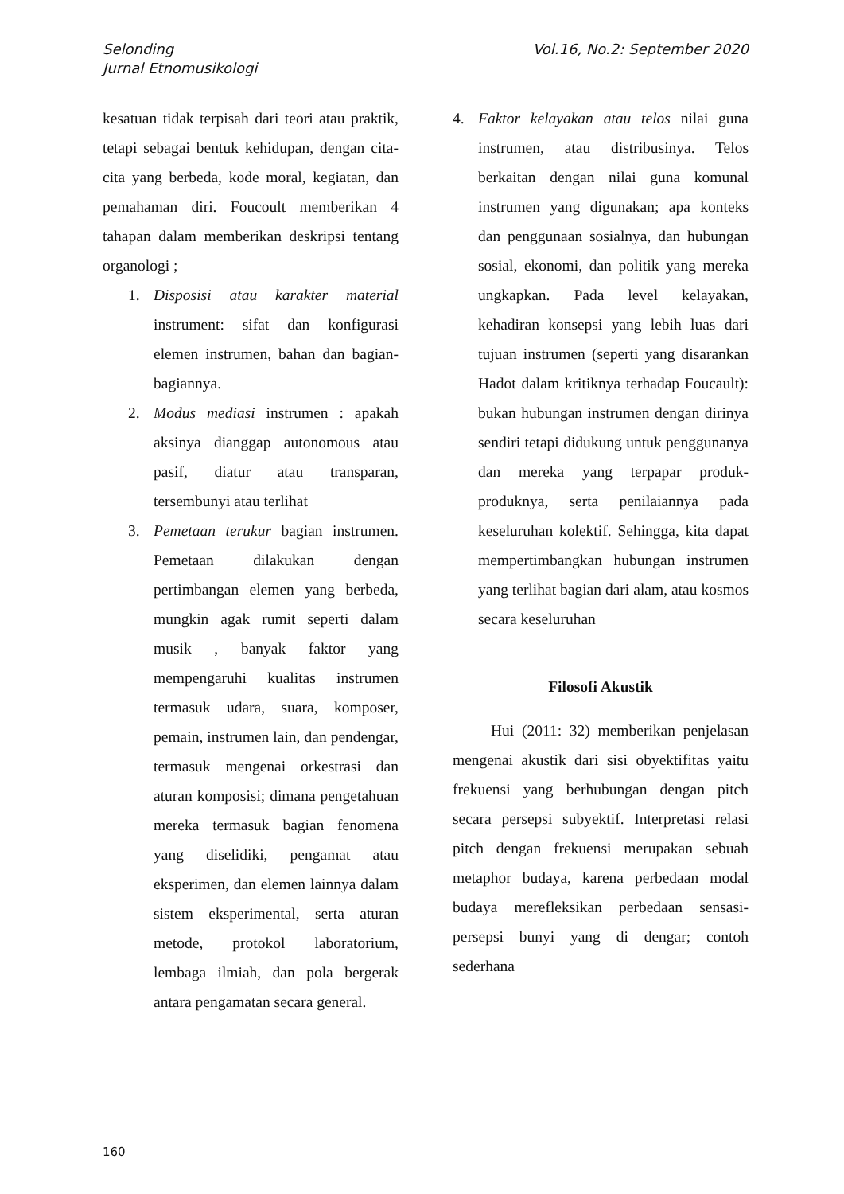Selonding
Jurnal Etnomusikologi
Vol.16, No.2: September 2020
kesatuan tidak terpisah dari teori atau praktik, tetapi sebagai bentuk kehidupan, dengan cita-cita yang berbeda, kode moral, kegiatan, dan pemahaman diri. Foucoult memberikan 4 tahapan dalam memberikan deskripsi tentang organologi ;
1. Disposisi atau karakter material instrument: sifat dan konfigurasi elemen instrumen, bahan dan bagian-bagiannya.
2. Modus mediasi instrumen : apakah aksinya dianggap autonomous atau pasif, diatur atau transparan, tersembunyi atau terlihat
3. Pemetaan terukur bagian instrumen. Pemetaan dilakukan dengan pertimbangan elemen yang berbeda, mungkin agak rumit seperti dalam musik , banyak faktor yang mempengaruhi kualitas instrumen termasuk udara, suara, komposer, pemain, instrumen lain, dan pendengar, termasuk mengenai orkestrasi dan aturan komposisi; dimana pengetahuan mereka termasuk bagian fenomena yang diselidiki, pengamat atau eksperimen, dan elemen lainnya dalam sistem eksperimental, serta aturan metode, protokol laboratorium, lembaga ilmiah, dan pola bergerak antara pengamatan secara general.
4. Faktor kelayakan atau telos nilai guna instrumen, atau distribusinya. Telos berkaitan dengan nilai guna komunal instrumen yang digunakan; apa konteks dan penggunaan sosialnya, dan hubungan sosial, ekonomi, dan politik yang mereka ungkapkan. Pada level kelayakan, kehadiran konsepsi yang lebih luas dari tujuan instrumen (seperti yang disarankan Hadot dalam kritiknya terhadap Foucault): bukan hubungan instrumen dengan dirinya sendiri tetapi didukung untuk penggunanya dan mereka yang terpapar produk-produknya, serta penilaiannya pada keseluruhan kolektif. Sehingga, kita dapat mempertimbangkan hubungan instrumen yang terlihat bagian dari alam, atau kosmos secara keseluruhan
Filosofi Akustik
Hui (2011: 32) memberikan penjelasan mengenai akustik dari sisi obyektifitas yaitu frekuensi yang berhubungan dengan pitch secara persepsi subyektif. Interpretasi relasi pitch dengan frekuensi merupakan sebuah metaphor budaya, karena perbedaan modal budaya merefleksikan perbedaan sensasi-persepsi bunyi yang di dengar; contoh sederhana
160